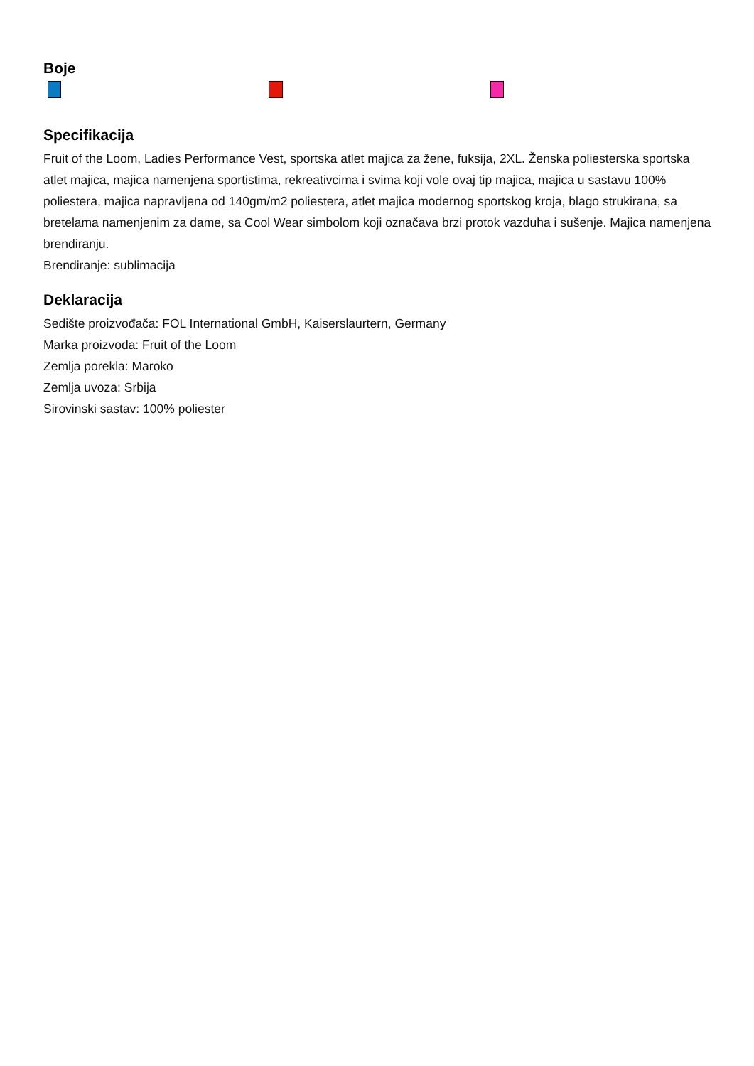Boje
Specifikacija
Fruit of the Loom, Ladies Performance Vest, sportska atlet majica za žene, fuksija, 2XL. Ženska poliesterska sportska atlet majica, majica namenjena sportistima, rekreativcima i svima koji vole ovaj tip majica, majica u sastavu 100% poliestera, majica napravljena od 140gm/m2 poliestera, atlet majica modernog sportskog kroja, blago strukirana, sa bretelama namenjenim za dame, sa Cool Wear simbolom koji označava brzi protok vazduha i sušenje. Majica namenjena brendiranju.
Brendiranje: sublimacija
Deklaracija
Sedište proizvođača: FOL International GmbH, Kaiserslaurtern, Germany
Marka proizvoda: Fruit of the Loom
Zemlja porekla: Maroko
Zemlja uvoza: Srbija
Sirovinski sastav: 100% poliester